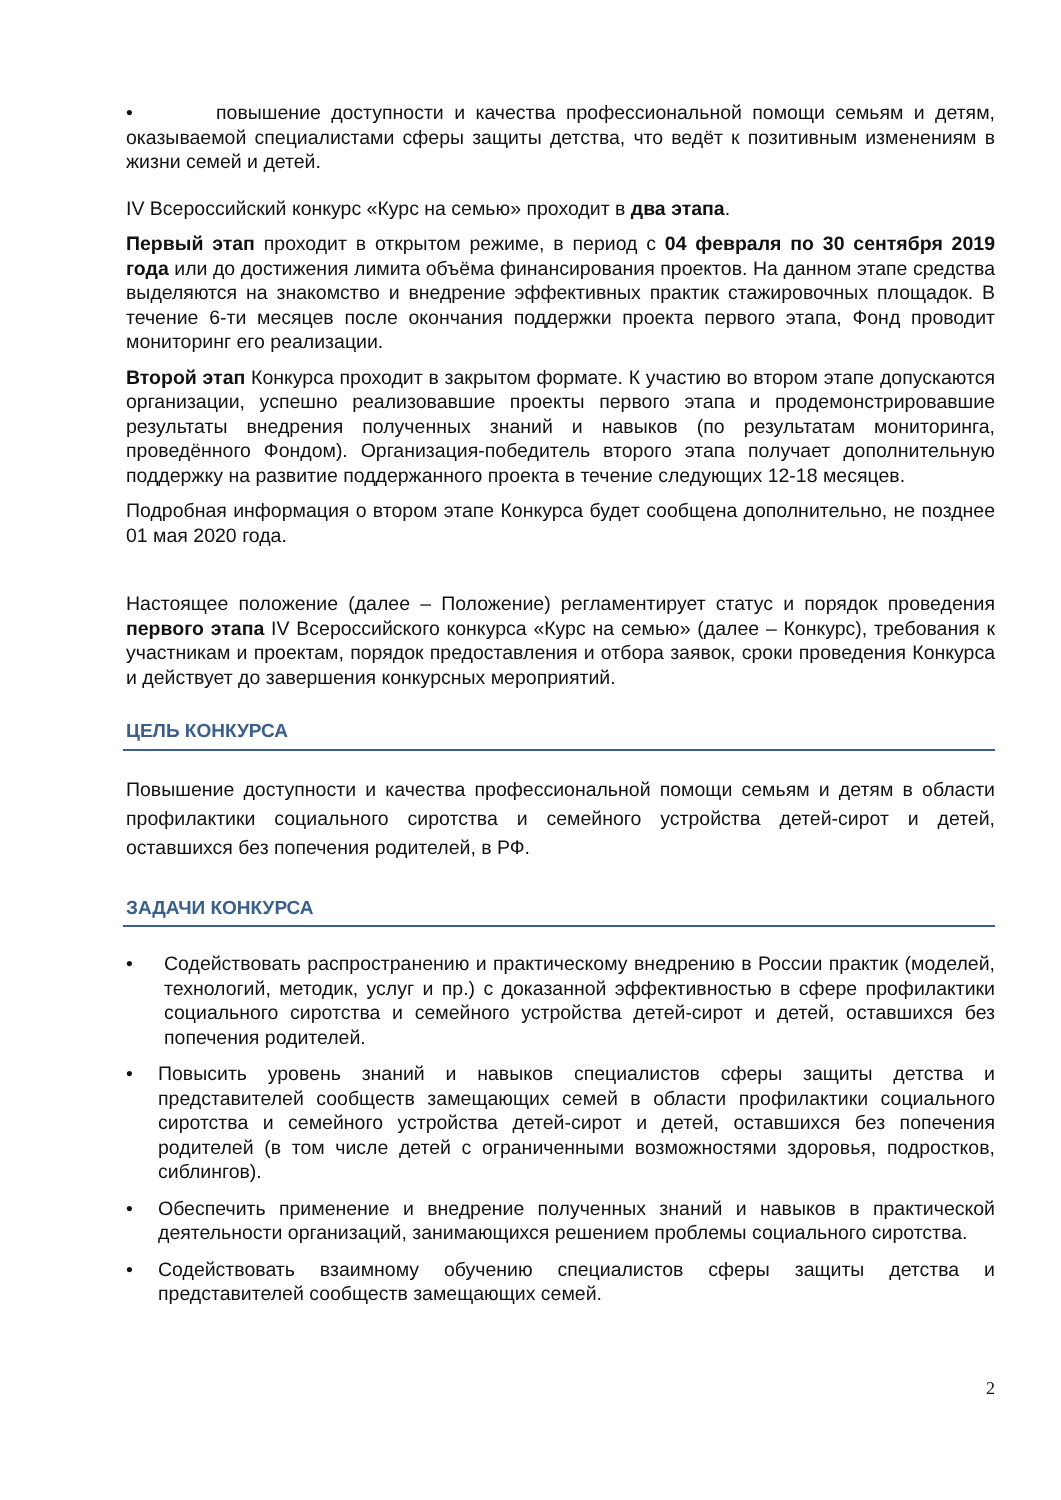• повышение доступности и качества профессиональной помощи семьям и детям, оказываемой специалистами сферы защиты детства, что ведёт к позитивным изменениям в жизни семей и детей.
IV Всероссийский конкурс «Курс на семью» проходит в два этапа.
Первый этап проходит в открытом режиме, в период с 04 февраля по 30 сентября 2019 года или до достижения лимита объёма финансирования проектов. На данном этапе средства выделяются на знакомство и внедрение эффективных практик стажировочных площадок. В течение 6-ти месяцев после окончания поддержки проекта первого этапа, Фонд проводит мониторинг его реализации.
Второй этап Конкурса проходит в закрытом формате. К участию во втором этапе допускаются организации, успешно реализовавшие проекты первого этапа и продемонстрировавшие результаты внедрения полученных знаний и навыков (по результатам мониторинга, проведённого Фондом). Организация-победитель второго этапа получает дополнительную поддержку на развитие поддержанного проекта в течение следующих 12-18 месяцев.
Подробная информация о втором этапе Конкурса будет сообщена дополнительно, не позднее 01 мая 2020 года.
Настоящее положение (далее – Положение) регламентирует статус и порядок проведения первого этапа IV Всероссийского конкурса «Курс на семью» (далее – Конкурс), требования к участникам и проектам, порядок предоставления и отбора заявок, сроки проведения Конкурса и действует до завершения конкурсных мероприятий.
ЦЕЛЬ КОНКУРСА
Повышение доступности и качества профессиональной помощи семьям и детям в области профилактики социального сиротства и семейного устройства детей-сирот и детей, оставшихся без попечения родителей, в РФ.
ЗАДАЧИ КОНКУРСА
• Содействовать распространению и практическому внедрению в России практик (моделей, технологий, методик, услуг и пр.) с доказанной эффективностью в сфере профилактики социального сиротства и семейного устройства детей-сирот и детей, оставшихся без попечения родителей.
• Повысить уровень знаний и навыков специалистов сферы защиты детства и представителей сообществ замещающих семей в области профилактики социального сиротства и семейного устройства детей-сирот и детей, оставшихся без попечения родителей (в том числе детей с ограниченными возможностями здоровья, подростков, сиблингов).
• Обеспечить применение и внедрение полученных знаний и навыков в практической деятельности организаций, занимающихся решением проблемы социального сиротства.
• Содействовать взаимному обучению специалистов сферы защиты детства и представителей сообществ замещающих семей.
2